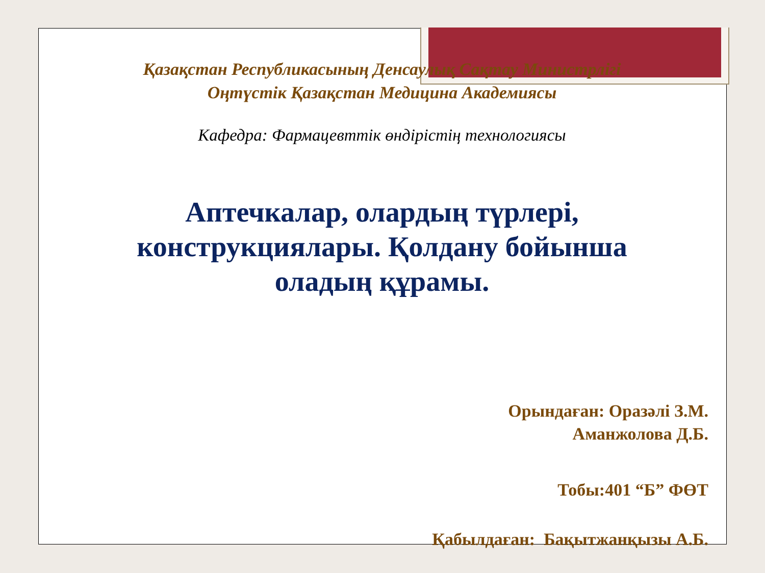Қазақстан Республикасының Денсаулық Сақтау Министрлігі
Оңтүстік Қазақстан Медицина Академиясы
Кафедра: Фармацевттік өндірістің технологиясы
Аптечкалар, олардың түрлері, конструкциялары. Қолдану бойынша оладың құрамы.
Орындаған: Оразәлі З.М.
Аманжолова Д.Б.
Тобы:401 “Б” ФӨТ
Қабылдаған: Бақытжанқызы А.Б.